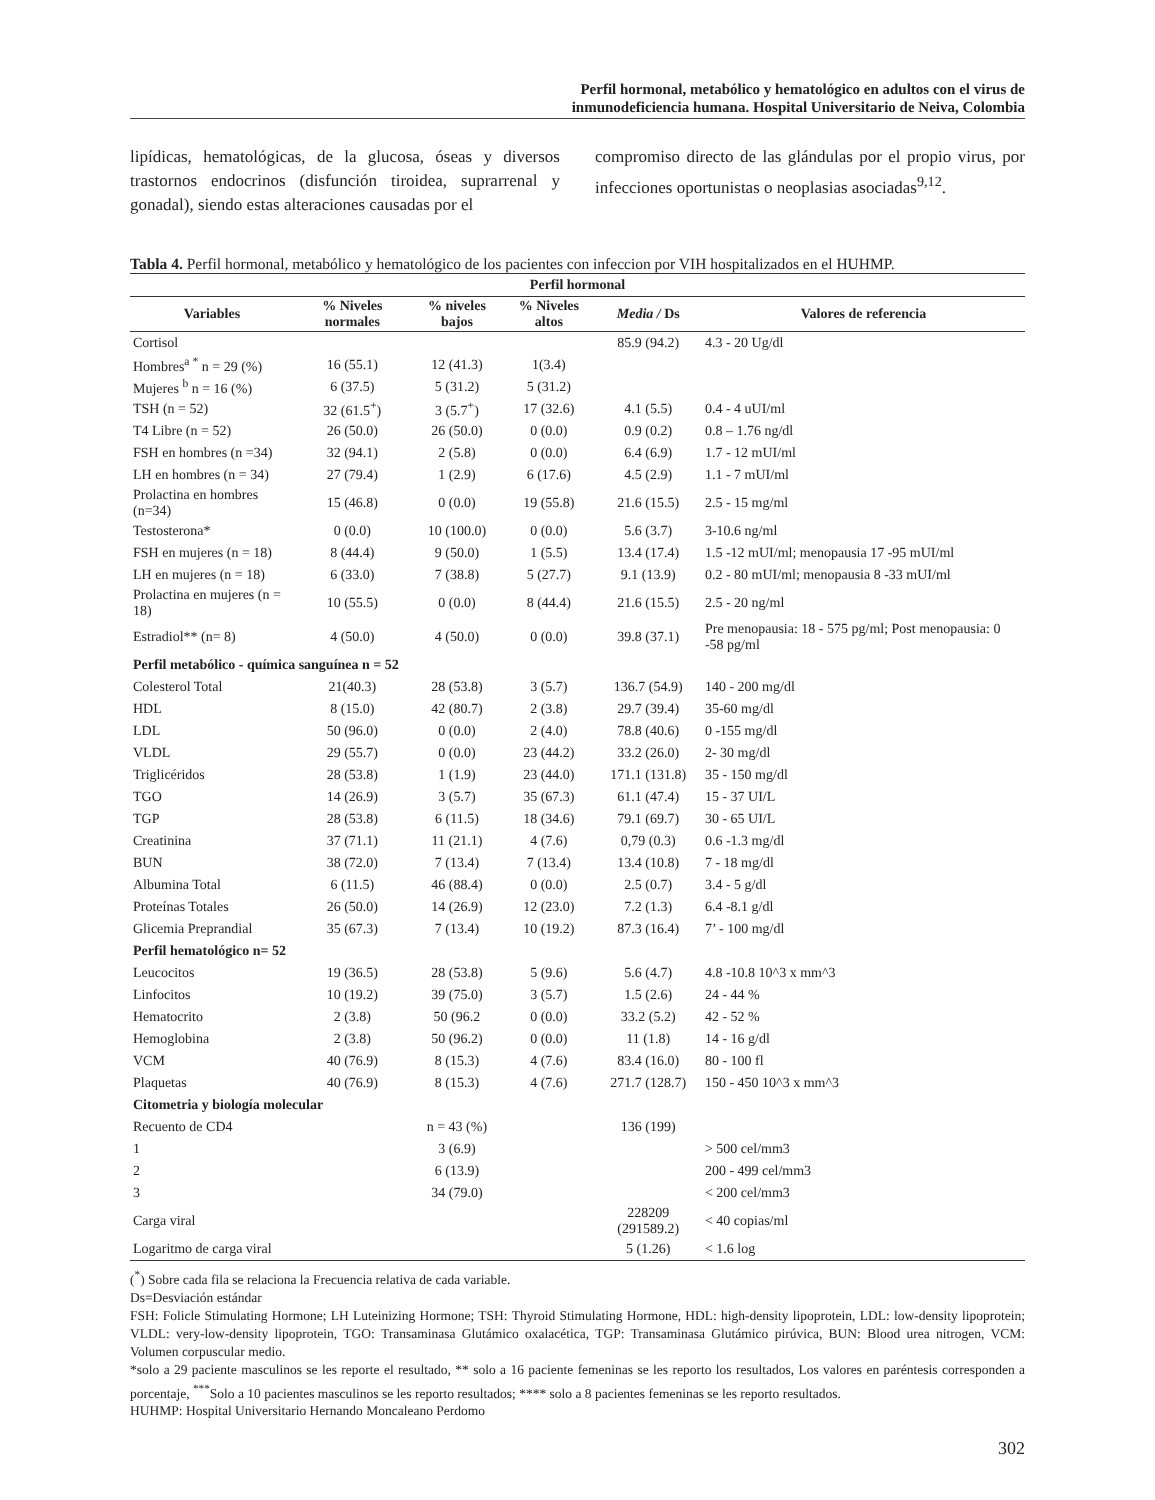Perfil hormonal, metabólico y hematológico en adultos con el virus de
inmunodeficiencia humana. Hospital Universitario de Neiva, Colombia
lipídicas, hematológicas, de la glucosa, óseas y diversos trastornos endocrinos (disfunción tiroidea, suprarrenal y gonadal), siendo estas alteraciones causadas por el
compromiso directo de las glándulas por el propio virus, por infecciones oportunistas o neoplasias asociadas<sup>9,12</sup>.
Tabla 4. Perfil hormonal, metabólico y hematológico de los pacientes con infeccion por VIH hospitalizados en el HUHMP.
| Perfil hormonal | | | | | |
| --- | --- | --- | --- | --- | --- |
| Variables | % Niveles normales | % niveles bajos | % Niveles altos | Media / Ds | Valores de referencia |
| Cortisol | | | | 85.9 (94.2) | 4.3 - 20 Ug/dl |
| Hombres<sup>a *</sup> n = 29 (%) | 16 (55.1) | 12 (41.3) | 1(3.4) | | |
| Mujeres <sup>b</sup> n = 16 (%) | 6 (37.5) | 5 (31.2) | 5 (31.2) | | |
| TSH (n = 52) | 32 (61.5<sup>+</sup>) | 3 (5.7<sup>+</sup>) | 17 (32.6) | 4.1 (5.5) | 0.4 - 4 uUI/ml |
| T4 Libre (n = 52) | 26 (50.0) | 26 (50.0) | 0 (0.0) | 0.9 (0.2) | 0.8 – 1.76 ng/dl |
| FSH en hombres (n =34) | 32 (94.1) | 2 (5.8) | 0 (0.0) | 6.4 (6.9) | 1.7 - 12 mUI/ml |
| LH en hombres (n = 34) | 27 (79.4) | 1 (2.9) | 6 (17.6) | 4.5 (2.9) | 1.1 - 7 mUI/ml |
| Prolactina en hombres (n=34) | 15 (46.8) | 0 (0.0) | 19 (55.8) | 21.6 (15.5) | 2.5 - 15 mg/ml |
| Testosterona* | 0 (0.0) | 10 (100.0) | 0 (0.0) | 5.6 (3.7) | 3-10.6 ng/ml |
| FSH en mujeres (n = 18) | 8 (44.4) | 9 (50.0) | 1 (5.5) | 13.4 (17.4) | 1.5 -12 mUI/ml; menopausia 17 -95 mUI/ml |
| LH en mujeres (n = 18) | 6 (33.0) | 7 (38.8) | 5 (27.7) | 9.1 (13.9) | 0.2 - 80 mUI/ml; menopausia 8 -33 mUI/ml |
| Prolactina en mujeres (n = 18) | 10 (55.5) | 0 (0.0) | 8 (44.4) | 21.6 (15.5) | 2.5 - 20 ng/ml |
| Estradiol** (n= 8) | 4 (50.0) | 4 (50.0) | 0 (0.0) | 39.8 (37.1) | Pre menopausia: 18 - 575 pg/ml; Post menopausia: 0 -58 pg/ml |
| Perfil metabólico - química sanguínea n = 52 | | | | | |
| Colesterol Total | 21(40.3) | 28 (53.8) | 3 (5.7) | 136.7 (54.9) | 140 - 200 mg/dl |
| HDL | 8 (15.0) | 42 (80.7) | 2 (3.8) | 29.7 (39.4) | 35-60 mg/dl |
| LDL | 50 (96.0) | 0 (0.0) | 2 (4.0) | 78.8 (40.6) | 0 -155 mg/dl |
| VLDL | 29 (55.7) | 0 (0.0) | 23 (44.2) | 33.2 (26.0) | 2- 30 mg/dl |
| Triglicéridos | 28 (53.8) | 1 (1.9) | 23 (44.0) | 171.1 (131.8) | 35 - 150 mg/dl |
| TGO | 14 (26.9) | 3 (5.7) | 35 (67.3) | 61.1 (47.4) | 15 - 37 UI/L |
| TGP | 28 (53.8) | 6 (11.5) | 18 (34.6) | 79.1 (69.7) | 30 - 65 UI/L |
| Creatinina | 37 (71.1) | 11 (21.1) | 4 (7.6) | 0,79 (0.3) | 0.6 -1.3 mg/dl |
| BUN | 38 (72.0) | 7 (13.4) | 7 (13.4) | 13.4 (10.8) | 7 - 18 mg/dl |
| Albumina Total | 6 (11.5) | 46 (88.4) | 0 (0.0) | 2.5 (0.7) | 3.4 - 5 g/dl |
| Proteínas Totales | 26 (50.0) | 14 (26.9) | 12 (23.0) | 7.2 (1.3) | 6.4 -8.1 g/dl |
| Glicemia Preprandial | 35 (67.3) | 7 (13.4) | 10 (19.2) | 87.3 (16.4) | 7’ - 100 mg/dl |
| Perfil hematológico n= 52 | | | | | |
| Leucocitos | 19 (36.5) | 28 (53.8) | 5 (9.6) | 5.6 (4.7) | 4.8 -10.8 10^3 x mm^3 |
| Linfocitos | 10 (19.2) | 39 (75.0) | 3 (5.7) | 1.5 (2.6) | 24 - 44 % |
| Hematocrito | 2 (3.8) | 50 (96.2 | 0 (0.0) | 33.2 (5.2) | 42 - 52 % |
| Hemoglobina | 2 (3.8) | 50 (96.2) | 0 (0.0) | 11 (1.8) | 14 - 16 g/dl |
| VCM | 40 (76.9) | 8 (15.3) | 4 (7.6) | 83.4 (16.0) | 80 - 100 fl |
| Plaquetas | 40 (76.9) | 8 (15.3) | 4 (7.6) | 271.7 (128.7) | 150 - 450 10^3 x mm^3 |
| Citometria y biología molecular | | | | | |
| Recuento de CD4 | | n = 43 (%) | | 136 (199) | |
| 1 | | 3 (6.9) | | | > 500 cel/mm3 |
| 2 | | 6 (13.9) | | | 200 - 499 cel/mm3 |
| 3 | | 34 (79.0) | | | < 200 cel/mm3 |
| Carga viral | | | | 228209 (291589.2) | < 40 copias/ml |
| Logaritmo de carga viral | | | | 5 (1.26) | < 1.6 log |
(<sup>*</sup>) Sobre cada fila se relaciona la Frecuencia relativa de cada variable.
Ds=Desviación estándar
FSH: Folicle Stimulating Hormone; LH Luteinizing Hormone; TSH: Thyroid Stimulating Hormone, HDL: high-density lipoprotein, LDL: low-density lipoprotein; VLDL: very-low-density lipoprotein, TGO: Transaminasa Glutámico oxalacética, TGP: Transaminasa Glutámico pirúvica, BUN: Blood urea nitrogen, VCM: Volumen corpuscular medio.
*solo a 29 paciente masculinos se les reporte el resultado, ** solo a 16 paciente femeninas se les reporto los resultados, Los valores en paréntesis corresponden a porcentaje, <sup>***</sup>Solo a 10 pacientes masculinos se les reporto resultados; **** solo a 8 pacientes femeninas se les reporto resultados.
HUHMP: Hospital Universitario Hernando Moncaleano Perdomo
302